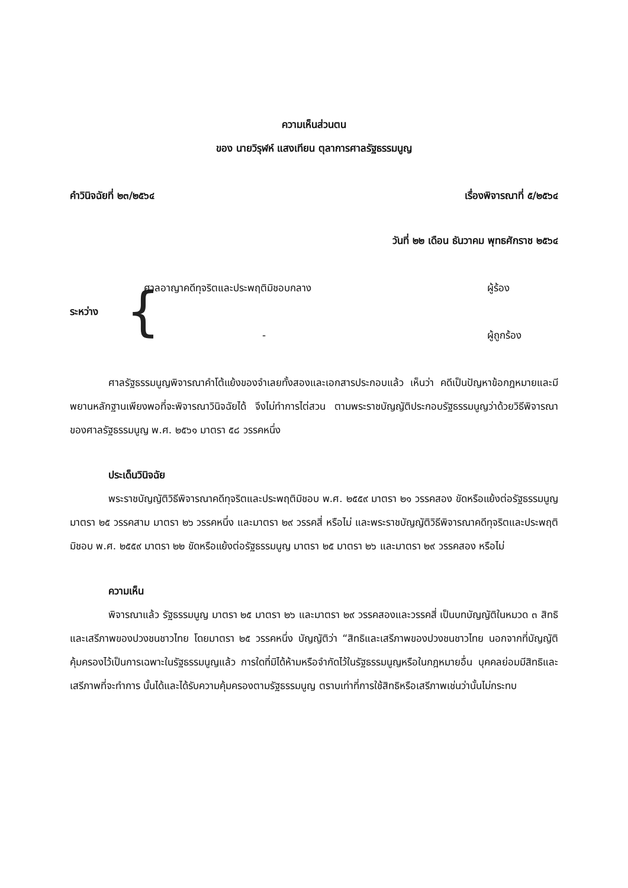ความเห็นส่วนตน
ของ นายวิรุฬห์ แสงเทียน ตุลาการศาลรัฐธรรมนูญ
คำวินิจฉัยที่ ๒๓/๒๕๖๔ เรื่องพิจารณาที่ ๕/๒๕๖๔
วันที่ ๒๒ เดือน ธันวาคม พุทธศักราช ๒๕๖๔
ระหว่าง {
ศาลอาญาคดีทุจริตและประพฤติมิชอบกลาง ผู้ร้อง
- ผู้ถูกร้อง
ศาลรัฐธรรมนูญพิจารณาคำโต้แย้งของจำเลยทั้งสองและเอกสารประกอบแล้ว เห็นว่า คดีเป็นปัญหาข้อกฎหมายและมีพยานหลักฐานเพียงพอที่จะพิจารณาวินิจฉัยได้ จึงไม่ทำการไต่สวน ตามพระราชบัญญัติประกอบรัฐธรรมนูญว่าด้วยวิธีพิจารณาของศาลรัฐธรรมนูญ พ.ศ. ๒๕๖๑ มาตรา ๕๘ วรรคหนึ่ง
ประเด็นวินิจฉัย
พระราชบัญญัติวิธีพิจารณาคดีทุจริตและประพฤติมิชอบ พ.ศ. ๒๕๕๙ มาตรา ๒๑ วรรคสอง ขัดหรือแย้งต่อรัฐธรรมนูญ มาตรา ๒๕ วรรคสาม มาตรา ๒๖ วรรคหนึ่ง และมาตรา ๒๙ วรรคสี่ หรือไม่ และพระราชบัญญัติวิธีพิจารณาคดีทุจริตและประพฤติมิชอบ พ.ศ. ๒๕๕๙ มาตรา ๒๒ ขัดหรือแย้งต่อรัฐธรรมนูญ มาตรา ๒๕ มาตรา ๒๖ และมาตรา ๒๙ วรรคสอง หรือไม่
ความเห็น
พิจารณาแล้ว รัฐธรรมนูญ มาตรา ๒๕ มาตรา ๒๖ และมาตรา ๒๙ วรรคสองและวรรคสี่ เป็นบทบัญญัติในหมวด ๓ สิทธิและเสรีภาพของปวงชนชาวไทย โดยมาตรา ๒๕ วรรคหนึ่ง บัญญัติว่า “สิทธิและเสรีภาพของปวงชนชาวไทย นอกจากที่บัญญัติคุ้มครองไว้เป็นการเฉพาะในรัฐธรรมนูญแล้ว การใดที่มิได้ห้ามหรือจำกัดไว้ในรัฐธรรมนูญหรือในกฎหมายอื่น บุคคลย่อมมีสิทธิและเสรีภาพที่จะทำการ นั้นได้และได้รับความคุ้มครองตามรัฐธรรมนูญ ตราบเท่าที่การใช้สิทธิหรือเสรีภาพเช่นว่านั้นไม่กระทบ